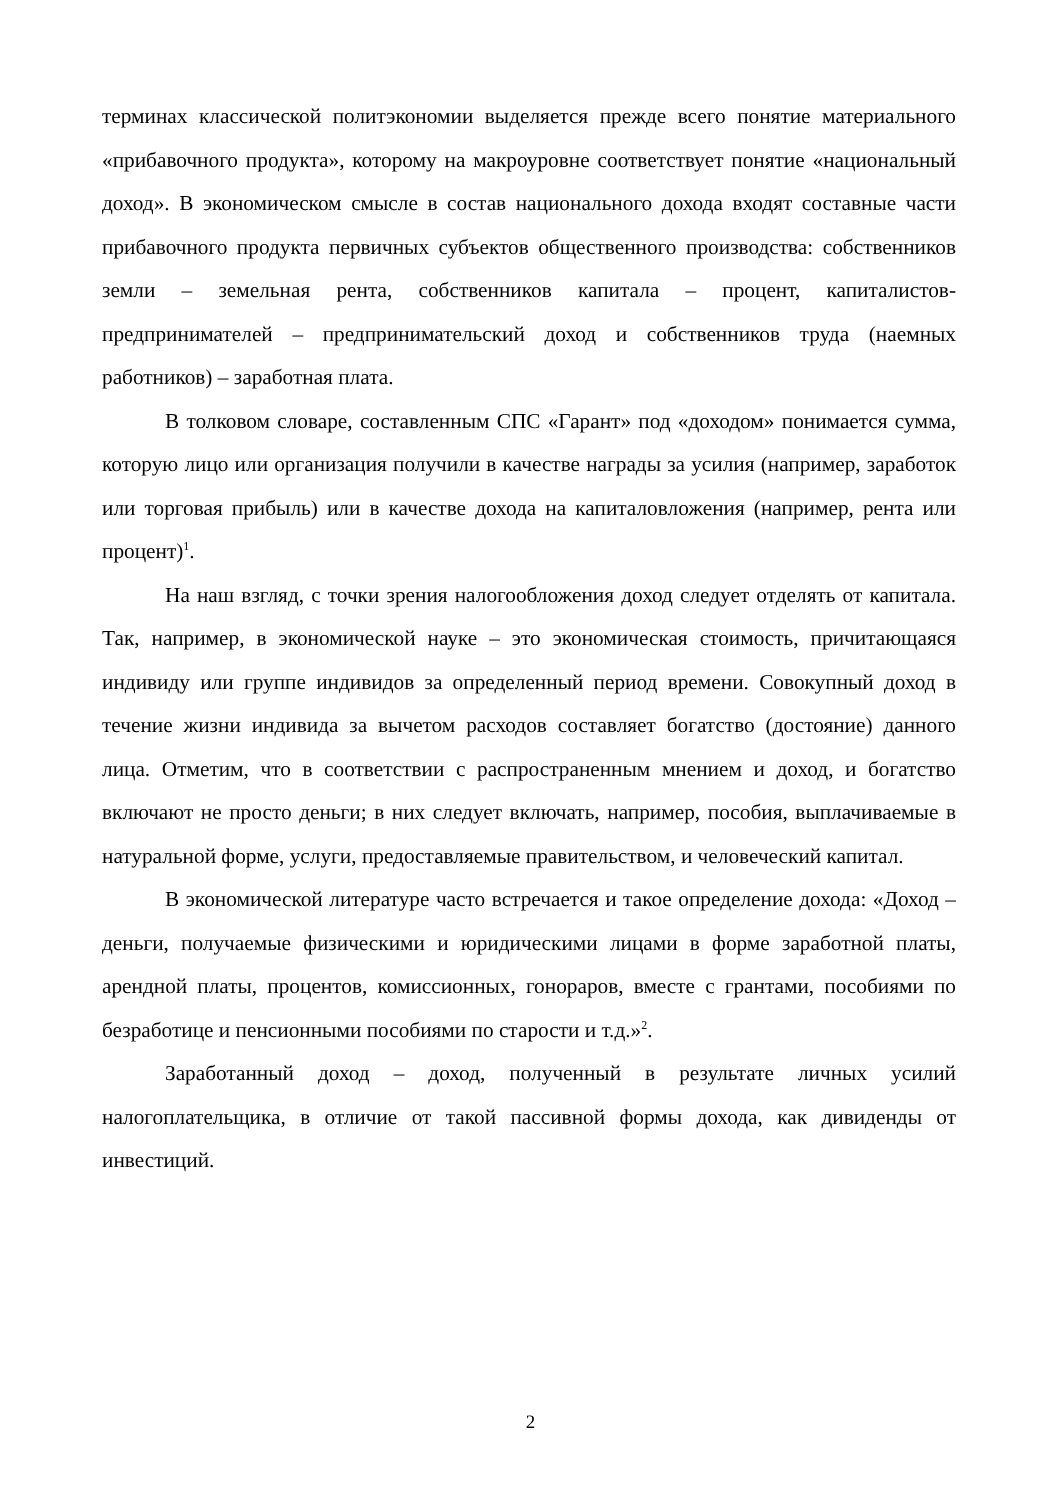терминах классической политэкономии выделяется прежде всего понятие материального «прибавочного продукта», которому на макроуровне соответствует понятие «национальный доход». В экономическом смысле в состав национального дохода входят составные части прибавочного продукта первичных субъектов общественного производства: собственников земли – земельная рента, собственников капитала – процент, капиталистов-предпринимателей – предпринимательский доход и собственников труда (наемных работников) – заработная плата.
В толковом словаре, составленным СПС «Гарант» под «доходом» понимается сумма, которую лицо или организация получили в качестве награды за усилия (например, заработок или торговая прибыль) или в качестве дохода на капиталовложения (например, рента или процент)<sup>1</sup>.
На наш взгляд, с точки зрения налогообложения доход следует отделять от капитала. Так, например, в экономической науке – это экономическая стоимость, причитающаяся индивиду или группе индивидов за определенный период времени. Совокупный доход в течение жизни индивида за вычетом расходов составляет богатство (достояние) данного лица. Отметим, что в соответствии с распространенным мнением и доход, и богатство включают не просто деньги; в них следует включать, например, пособия, выплачиваемые в натуральной форме, услуги, предоставляемые правительством, и человеческий капитал.
В экономической литературе часто встречается и такое определение дохода: «Доход – деньги, получаемые физическими и юридическими лицами в форме заработной платы, арендной платы, процентов, комиссионных, гонораров, вместе с грантами, пособиями по безработице и пенсионными пособиями по старости и т.д.»<sup>2</sup>.
Заработанный доход – доход, полученный в результате личных усилий налогоплательщика, в отличие от такой пассивной формы дохода, как дивиденды от инвестиций.
2